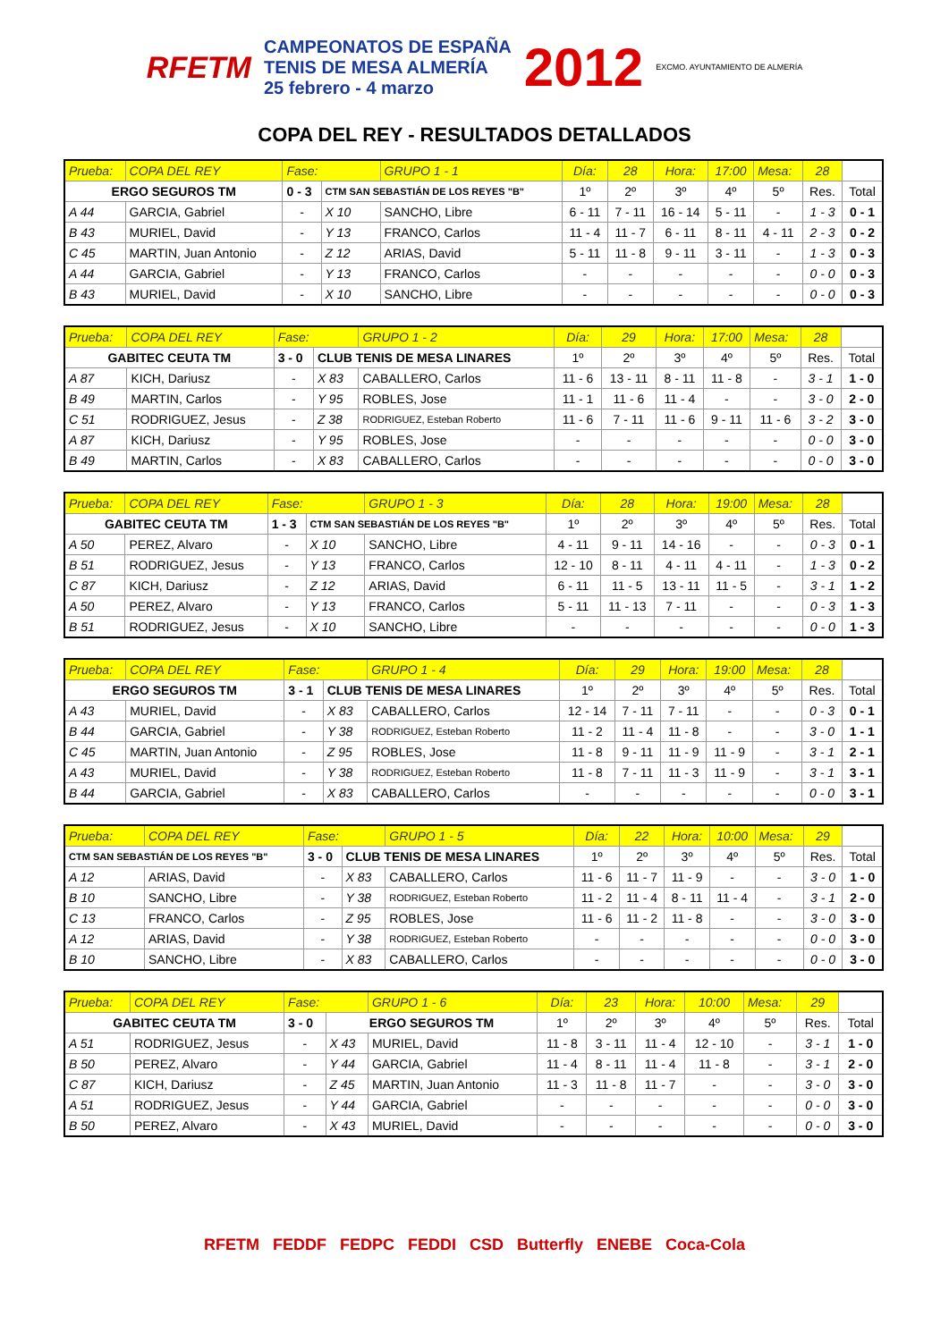RFETM
CAMPEONATOS DE ESPAÑA
TENIS DE MESA ALMERÍA
25 febrero - 4 marzo
2012 EXCMO. AYUNTAMIENTO DE ALMERÍA
COPA DEL REY - RESULTADOS DETALLADOS
| Prueba: | COPA DEL REY | Fase: | | GRUPO 1 - 1 | Día: | 28 | Hora: | 17:00 | Mesa: | 28 | |
| ERGO SEGUROS TM | | 0 - 3 | CTM SAN SEBASTIÁN DE LOS REYES "B" | | 1º | 2º | 3º | 4º | 5º | Res. | Total |
| A 44 | GARCIA, Gabriel | - | X 10 | SANCHO, Libre | 6 - 11 | 7 - 11 | 16 - 14 | 5 - 11 | - | 1 - 3 | 0 - 1 |
| B 43 | MURIEL, David | - | Y 13 | FRANCO, Carlos | 11 - 4 | 11 - 7 | 6 - 11 | 8 - 11 | 4 - 11 | 2 - 3 | 0 - 2 |
| C 45 | MARTIN, Juan Antonio | - | Z 12 | ARIAS, David | 5 - 11 | 11 - 8 | 9 - 11 | 3 - 11 | - | 1 - 3 | 0 - 3 |
| A 44 | GARCIA, Gabriel | - | Y 13 | FRANCO, Carlos | - | - | - | - | - | 0 - 0 | 0 - 3 |
| B 43 | MURIEL, David | - | X 10 | SANCHO, Libre | - | - | - | - | - | 0 - 0 | 0 - 3 |
| Prueba: | COPA DEL REY | Fase: | | GRUPO 1 - 2 | Día: | 29 | Hora: | 17:00 | Mesa: | 28 | |
| GABITEC CEUTA TM | | 3 - 0 | CLUB TENIS DE MESA LINARES | | 1º | 2º | 3º | 4º | 5º | Res. | Total |
| A 87 | KICH, Dariusz | - | X 83 | CABALLERO, Carlos | 11 - 6 | 13 - 11 | 8 - 11 | 11 - 8 | - | 3 - 1 | 1 - 0 |
| B 49 | MARTIN, Carlos | - | Y 95 | ROBLES, Jose | 11 - 1 | 11 - 6 | 11 - 4 | - | - | 3 - 0 | 2 - 0 |
| C 51 | RODRIGUEZ, Jesus | - | Z 38 | RODRIGUEZ, Esteban Roberto | 11 - 6 | 7 - 11 | 11 - 6 | 9 - 11 | 11 - 6 | 3 - 2 | 3 - 0 |
| A 87 | KICH, Dariusz | - | Y 95 | ROBLES, Jose | - | - | - | - | - | 0 - 0 | 3 - 0 |
| B 49 | MARTIN, Carlos | - | X 83 | CABALLERO, Carlos | - | - | - | - | - | 0 - 0 | 3 - 0 |
| Prueba: | COPA DEL REY | Fase: | | GRUPO 1 - 3 | Día: | 28 | Hora: | 19:00 | Mesa: | 28 | |
| GABITEC CEUTA TM | | 1 - 3 | CTM SAN SEBASTIÁN DE LOS REYES "B" | | 1º | 2º | 3º | 4º | 5º | Res. | Total |
| A 50 | PEREZ, Alvaro | - | X 10 | SANCHO, Libre | 4 - 11 | 9 - 11 | 14 - 16 | - | - | 0 - 3 | 0 - 1 |
| B 51 | RODRIGUEZ, Jesus | - | Y 13 | FRANCO, Carlos | 12 - 10 | 8 - 11 | 4 - 11 | 4 - 11 | - | 1 - 3 | 0 - 2 |
| C 87 | KICH, Dariusz | - | Z 12 | ARIAS, David | 6 - 11 | 11 - 5 | 13 - 11 | 11 - 5 | - | 3 - 1 | 1 - 2 |
| A 50 | PEREZ, Alvaro | - | Y 13 | FRANCO, Carlos | 5 - 11 | 11 - 13 | 7 - 11 | - | - | 0 - 3 | 1 - 3 |
| B 51 | RODRIGUEZ, Jesus | - | X 10 | SANCHO, Libre | - | - | - | - | - | 0 - 0 | 1 - 3 |
| Prueba: | COPA DEL REY | Fase: | | GRUPO 1 - 4 | Día: | 29 | Hora: | 19:00 | Mesa: | 28 | |
| ERGO SEGUROS TM | | 3 - 1 | CLUB TENIS DE MESA LINARES | | 1º | 2º | 3º | 4º | 5º | Res. | Total |
| A 43 | MURIEL, David | - | X 83 | CABALLERO, Carlos | 12 - 14 | 7 - 11 | 7 - 11 | - | - | 0 - 3 | 0 - 1 |
| B 44 | GARCIA, Gabriel | - | Y 38 | RODRIGUEZ, Esteban Roberto | 11 - 2 | 11 - 4 | 11 - 8 | - | - | 3 - 0 | 1 - 1 |
| C 45 | MARTIN, Juan Antonio | - | Z 95 | ROBLES, Jose | 11 - 8 | 9 - 11 | 11 - 9 | 11 - 9 | - | 3 - 1 | 2 - 1 |
| A 43 | MURIEL, David | - | Y 38 | RODRIGUEZ, Esteban Roberto | 11 - 8 | 7 - 11 | 11 - 3 | 11 - 9 | - | 3 - 1 | 3 - 1 |
| B 44 | GARCIA, Gabriel | - | X 83 | CABALLERO, Carlos | - | - | - | - | - | 0 - 0 | 3 - 1 |
| Prueba: | COPA DEL REY | Fase: | | GRUPO 1 - 5 | Día: | 22 | Hora: | 10:00 | Mesa: | 29 | |
| CTM SAN SEBASTIÁN DE LOS REYES "B" | | 3 - 0 | CLUB TENIS DE MESA LINARES | | 1º | 2º | 3º | 4º | 5º | Res. | Total |
| A 12 | ARIAS, David | - | X 83 | CABALLERO, Carlos | 11 - 6 | 11 - 7 | 11 - 9 | - | - | 3 - 0 | 1 - 0 |
| B 10 | SANCHO, Libre | - | Y 38 | RODRIGUEZ, Esteban Roberto | 11 - 2 | 11 - 4 | 8 - 11 | 11 - 4 | - | 3 - 1 | 2 - 0 |
| C 13 | FRANCO, Carlos | - | Z 95 | ROBLES, Jose | 11 - 6 | 11 - 2 | 11 - 8 | - | - | 3 - 0 | 3 - 0 |
| A 12 | ARIAS, David | - | Y 38 | RODRIGUEZ, Esteban Roberto | - | - | - | - | - | 0 - 0 | 3 - 0 |
| B 10 | SANCHO, Libre | - | X 83 | CABALLERO, Carlos | - | - | - | - | - | 0 - 0 | 3 - 0 |
| Prueba: | COPA DEL REY | Fase: | | GRUPO 1 - 6 | Día: | 23 | Hora: | 10:00 | Mesa: | 29 | |
| GABITEC CEUTA TM | | 3 - 0 | ERGO SEGUROS TM | | 1º | 2º | 3º | 4º | 5º | Res. | Total |
| A 51 | RODRIGUEZ, Jesus | - | X 43 | MURIEL, David | 11 - 8 | 3 - 11 | 11 - 4 | 12 - 10 | - | 3 - 1 | 1 - 0 |
| B 50 | PEREZ, Alvaro | - | Y 44 | GARCIA, Gabriel | 11 - 4 | 8 - 11 | 11 - 4 | 11 - 8 | - | 3 - 1 | 2 - 0 |
| C 87 | KICH, Dariusz | - | Z 45 | MARTIN, Juan Antonio | 11 - 3 | 11 - 8 | 11 - 7 | - | - | 3 - 0 | 3 - 0 |
| A 51 | RODRIGUEZ, Jesus | - | Y 44 | GARCIA, Gabriel | - | - | - | - | - | 0 - 0 | 3 - 0 |
| B 50 | PEREZ, Alvaro | - | X 43 | MURIEL, David | - | - | - | - | - | 0 - 0 | 3 - 0 |
RFETM FEDDF FEDPC FEDDI CSD Butterfly ENEBE Coca-Cola